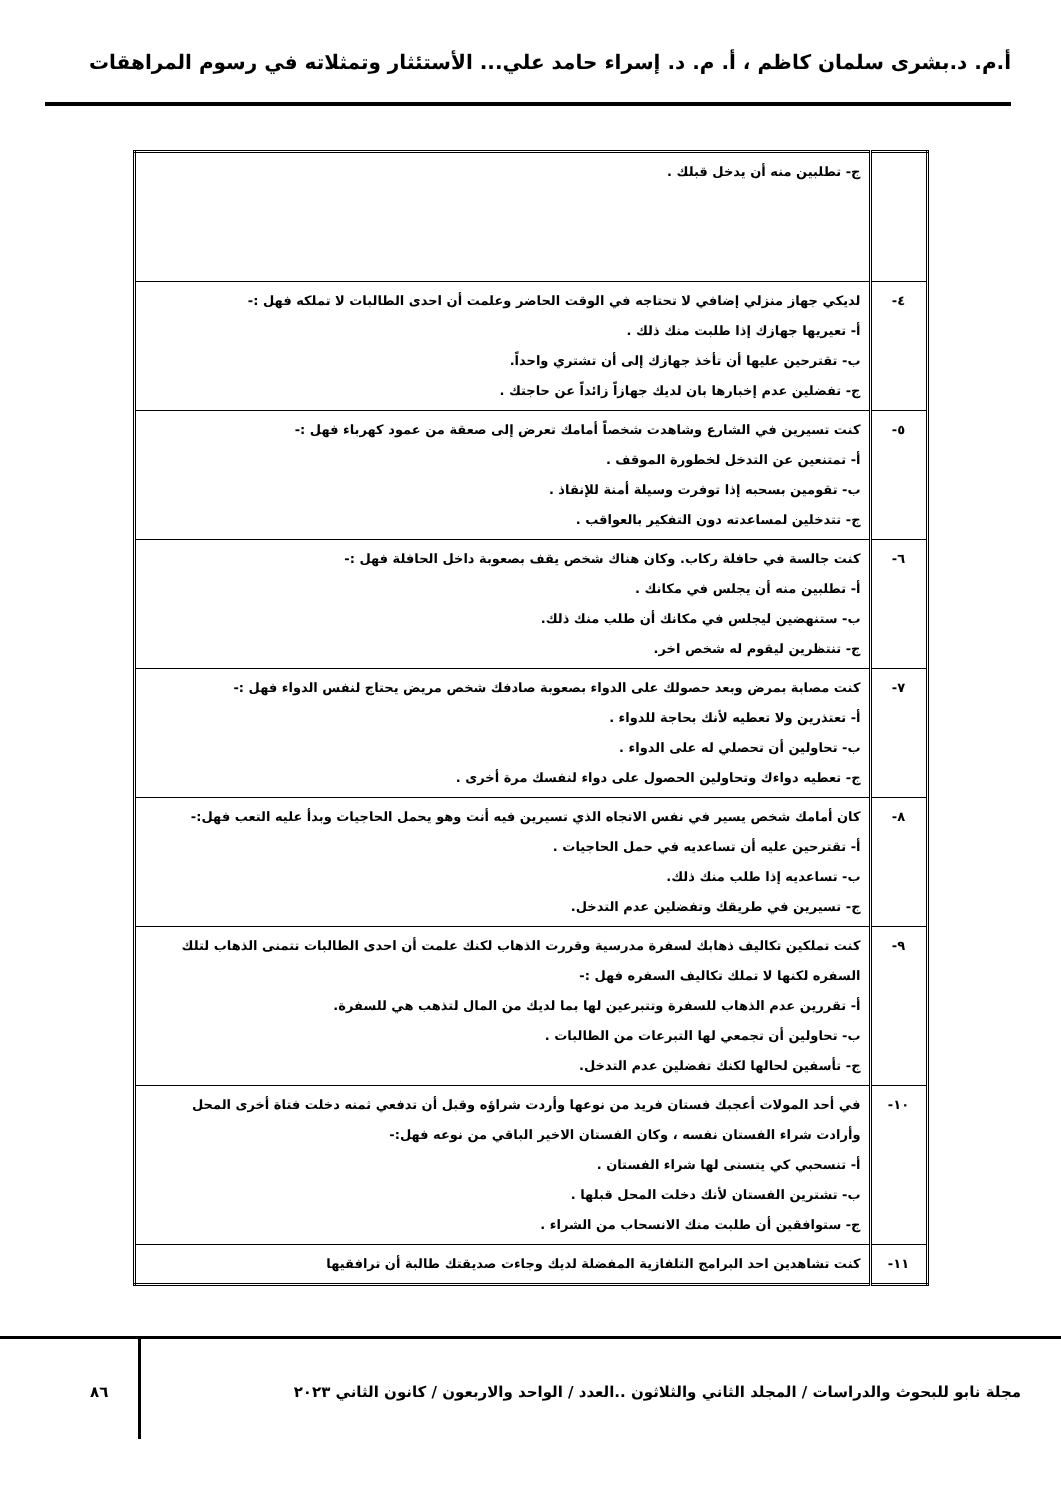أ.م. د.بشرى سلمان كاظم ، أ. م. د. إسراء حامد علي... الأستئثار وتمثلاته في رسوم المراهقات
| | ج- تطلبين منه أن يدخل قبلك . |
| ٤- | لديكي جهاز منزلي إضافي لا تحتاجه في الوقت الحاضر وعلمت أن احدى الطالبات لا تملكه فهل :- أ- تعيريها جهازك إذا طلبت منك ذلك . ب- تقترحين عليها أن تأخذ جهازك إلى أن تشتري واحداً. ج- تفضلين عدم إخبارها بان لديك جهازاً زائداً عن حاجتك . |
| ٥- | كنت تسيرين في الشارع وشاهدت شخصاً أمامك تعرض إلى صعقة من عمود كهرباء فهل :- أ- تمتنعين عن التدخل لخطورة الموقف . ب- تقومين بسحبه إذا توفرت وسيلة أمنة للإنقاذ . ج- تتدخلين لمساعدته دون التفكير بالعواقب . |
| ٦- | كنت جالسة في حافلة ركاب. وكان هناك شخص يقف بصعوبة داخل الحافلة فهل :- أ- تطلبين منه أن يجلس في مكانك . ب- ستنهضين ليجلس في مكانك أن طلب منك ذلك. ج- تنتظرين ليقوم له شخص اخر. |
| ٧- | كنت مصابة بمرض وبعد حصولك على الدواء بصعوبة صادفك شخص مريض يحتاج لنفس الدواء فهل :- أ- تعتذرين ولا تعطيه لأنك بحاجة للدواء . ب- تحاولين أن تحصلي له على الدواء . ج- تعطيه دواءك وتحاولين الحصول على دواء لنفسك مرة أخرى . |
| ٨- | كان أمامك شخص يسير في نفس الاتجاه الذي تسيرين فيه أنت وهو يحمل الحاجيات وبدأ عليه التعب فهل:- أ- تقترحين عليه أن تساعديه في حمل الحاجيات . ب- تساعديه إذا طلب منك ذلك. ج- تسيرين في طريقك وتفضلين عدم التدخل. |
| ٩- | كنت تملكين تكاليف ذهابك لسفرة مدرسية وقررت الذهاب لكنك علمت أن احدى الطالبات تتمنى الذهاب لتلك السفره لكنها لا تملك تكاليف السفره فهل :- أ- تقررين عدم الذهاب للسفرة وتتبرعين لها بما لديك من المال لتذهب هي للسفرة. ب- تحاولين أن تجمعي لها التبرعات من الطالبات . ج- تأسفين لحالها لكنك تفضلين عدم التدخل. |
| ١٠- | في أحد المولات أعجبك فستان فريد من نوعها وأردت شراؤه وقبل أن تدفعي ثمنه دخلت فتاة أخرى المحل وأرادت شراء الفستان نفسه ، وكان الفستان الاخير الباقي من نوعه فهل:- أ- تنسحبي كي يتسنى لها شراء الفستان . ب- تشترين الفستان لأنك دخلت المحل قبلها . ج- ستوافقين أن طلبت منك الانسحاب من الشراء . |
| ١١- | كنت تشاهدين احد البرامج التلفازية المفضلة لديك وجاءت صديقتك طالبة أن ترافقيها |
مجلة نابو للبحوث والدراسات / المجلد الثاني والثلاثون ..العدد / الواحد والاربعون / كانون الثاني ٢٠٢٣ ٨٦